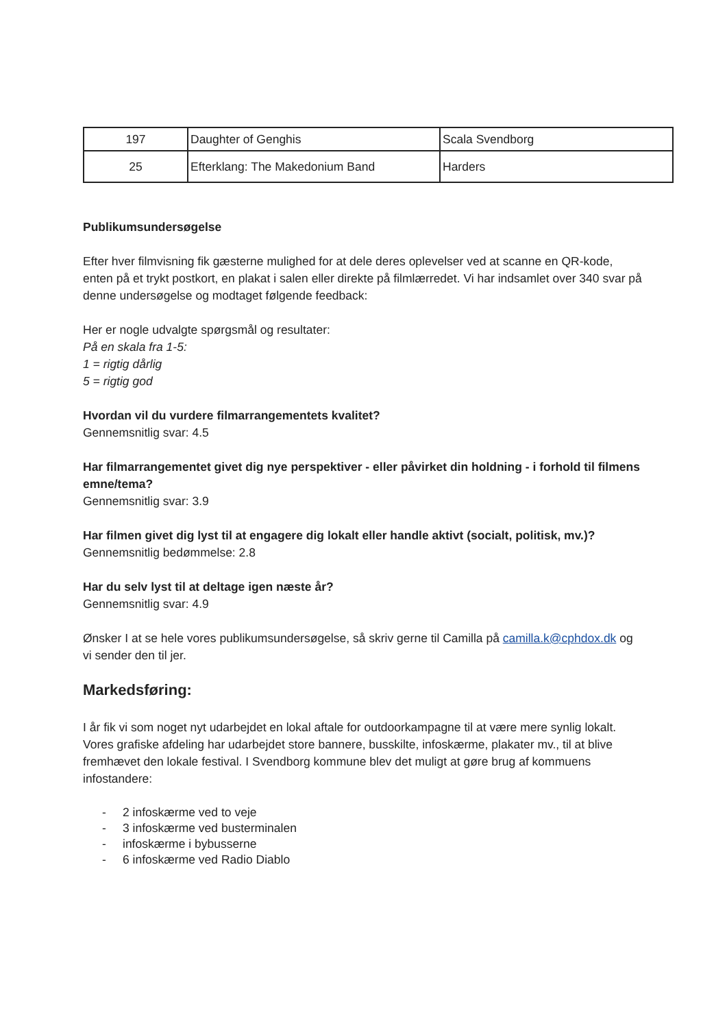| 197 | Daughter of Genghis | Scala Svendborg |
| 25 | Efterklang: The Makedonium Band | Harders |
Publikumsundersøgelse
Efter hver filmvisning fik gæsterne mulighed for at dele deres oplevelser ved at scanne en QR-kode, enten på et trykt postkort, en plakat i salen eller direkte på filmlærredet. Vi har indsamlet over 340 svar på denne undersøgelse og modtaget følgende feedback:
Her er nogle udvalgte spørgsmål og resultater:
På en skala fra 1-5:
1 = rigtig dårlig
5 = rigtig god
Hvordan vil du vurdere filmarrangementets kvalitet?
Gennemsnitlig svar: 4.5
Har filmarrangementet givet dig nye perspektiver - eller påvirket din holdning - i forhold til filmens emne/tema?
Gennemsnitlig svar: 3.9
Har filmen givet dig lyst til at engagere dig lokalt eller handle aktivt (socialt, politisk, mv.)?
Gennemsnitlig bedømmelse: 2.8
Har du selv lyst til at deltage igen næste år?
Gennemsnitlig svar: 4.9
Ønsker I at se hele vores publikumsundersøgelse, så skriv gerne til Camilla på camilla.k@cphdox.dk og vi sender den til jer.
Markedsføring:
I år fik vi som noget nyt udarbejdet en lokal aftale for outdoorkampagne til at være mere synlig lokalt. Vores grafiske afdeling har udarbejdet store bannere, busskilte, infoskærme, plakater mv., til at blive fremhævet den lokale festival. I Svendborg kommune blev det muligt at gøre brug af kommuens infostandere:
- 2 infoskærme ved to veje
- 3 infoskærme ved busterminalen
- infoskærme i bybusserne
- 6 infoskærme ved Radio Diablo